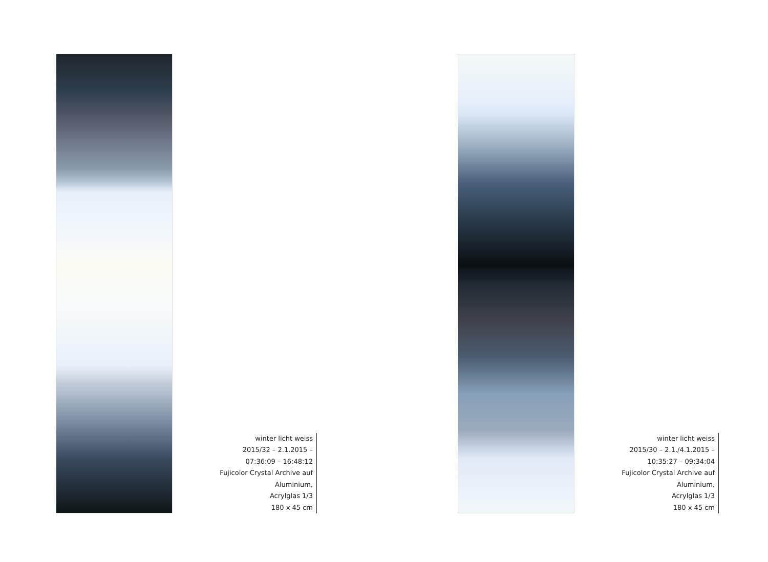winter licht weiss
2015/32 – 2.1.2015 –
07:36:09 – 16:48:12
Fujicolor Crystal Archive auf Aluminium,
Acrylglas 1/3
180 x 45 cm
winter licht weiss
2015/30 – 2.1./4.1.2015 –
10:35:27 – 09:34:04
Fujicolor Crystal Archive auf Aluminium,
Acrylglas 1/3
180 x 45 cm